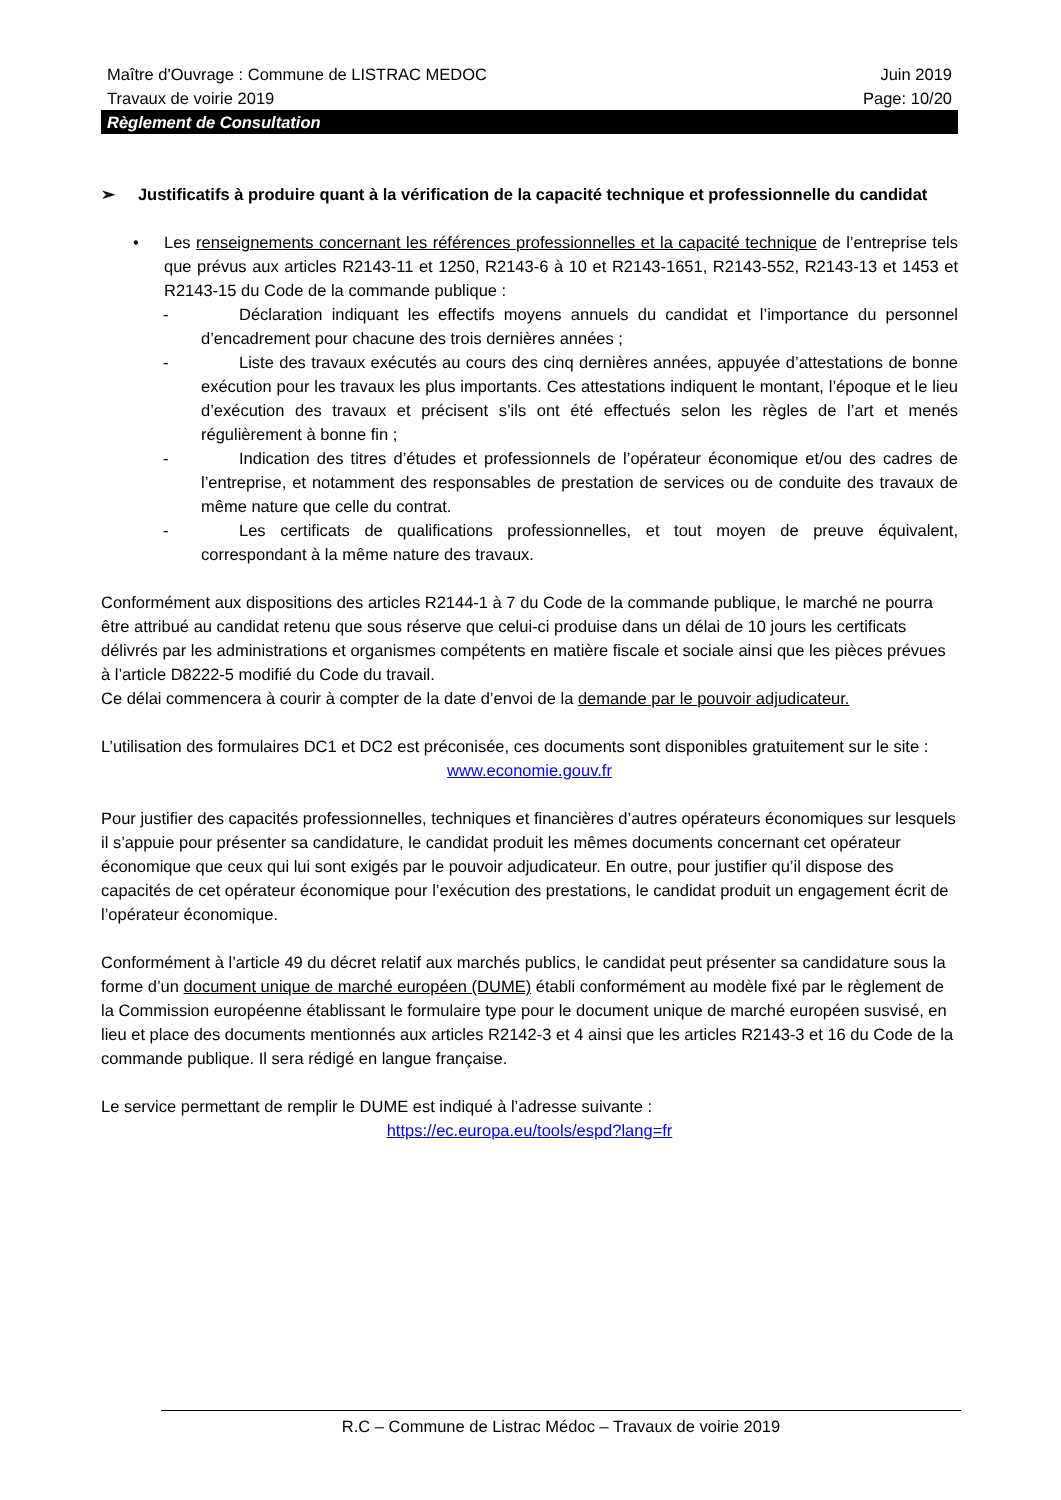Maître d'Ouvrage : Commune de LISTRAC MEDOC Juin 2019
Travaux de voirie 2019 Page: 10/20
Règlement de Consultation
➢ Justificatifs à produire quant à la vérification de la capacité technique et professionnelle du candidat
• Les renseignements concernant les références professionnelles et la capacité technique de l’entreprise tels que prévus aux articles R2143-11 et 1250, R2143-6 à 10 et R2143-1651, R2143-552, R2143-13 et 1453 et R2143-15 du Code de la commande publique :
- Déclaration indiquant les effectifs moyens annuels du candidat et l’importance du personnel d’encadrement pour chacune des trois dernières années ;
- Liste des travaux exécutés au cours des cinq dernières années, appuyée d’attestations de bonne exécution pour les travaux les plus importants. Ces attestations indiquent le montant, l’époque et le lieu d’exécution des travaux et précisent s’ils ont été effectués selon les règles de l’art et menés régulièrement à bonne fin ;
- Indication des titres d’études et professionnels de l’opérateur économique et/ou des cadres de l’entreprise, et notamment des responsables de prestation de services ou de conduite des travaux de même nature que celle du contrat.
- Les certificats de qualifications professionnelles, et tout moyen de preuve équivalent, correspondant à la même nature des travaux.
Conformément aux dispositions des articles R2144-1 à 7 du Code de la commande publique, le marché ne pourra être attribué au candidat retenu que sous réserve que celui-ci produise dans un délai de 10 jours les certificats délivrés par les administrations et organismes compétents en matière fiscale et sociale ainsi que les pièces prévues à l’article D8222-5 modifié du Code du travail.
Ce délai commencera à courir à compter de la date d’envoi de la demande par le pouvoir adjudicateur.
L’utilisation des formulaires DC1 et DC2 est préconisée, ces documents sont disponibles gratuitement sur le site :
www.economie.gouv.fr
Pour justifier des capacités professionnelles, techniques et financières d’autres opérateurs économiques sur lesquels il s’appuie pour présenter sa candidature, le candidat produit les mêmes documents concernant cet opérateur économique que ceux qui lui sont exigés par le pouvoir adjudicateur. En outre, pour justifier qu’il dispose des capacités de cet opérateur économique pour l’exécution des prestations, le candidat produit un engagement écrit de l’opérateur économique.
Conformément à l’article 49 du décret relatif aux marchés publics, le candidat peut présenter sa candidature sous la forme d’un document unique de marché européen (DUME) établi conformément au modèle fixé par le règlement de la Commission européenne établissant le formulaire type pour le document unique de marché européen susvisé, en lieu et place des documents mentionnés aux articles R2142-3 et 4 ainsi que les articles R2143-3 et 16 du Code de la commande publique. Il sera rédigé en langue française.
Le service permettant de remplir le DUME est indiqué à l’adresse suivante :
https://ec.europa.eu/tools/espd?lang=fr
R.C – Commune de Listrac Médoc – Travaux de voirie 2019